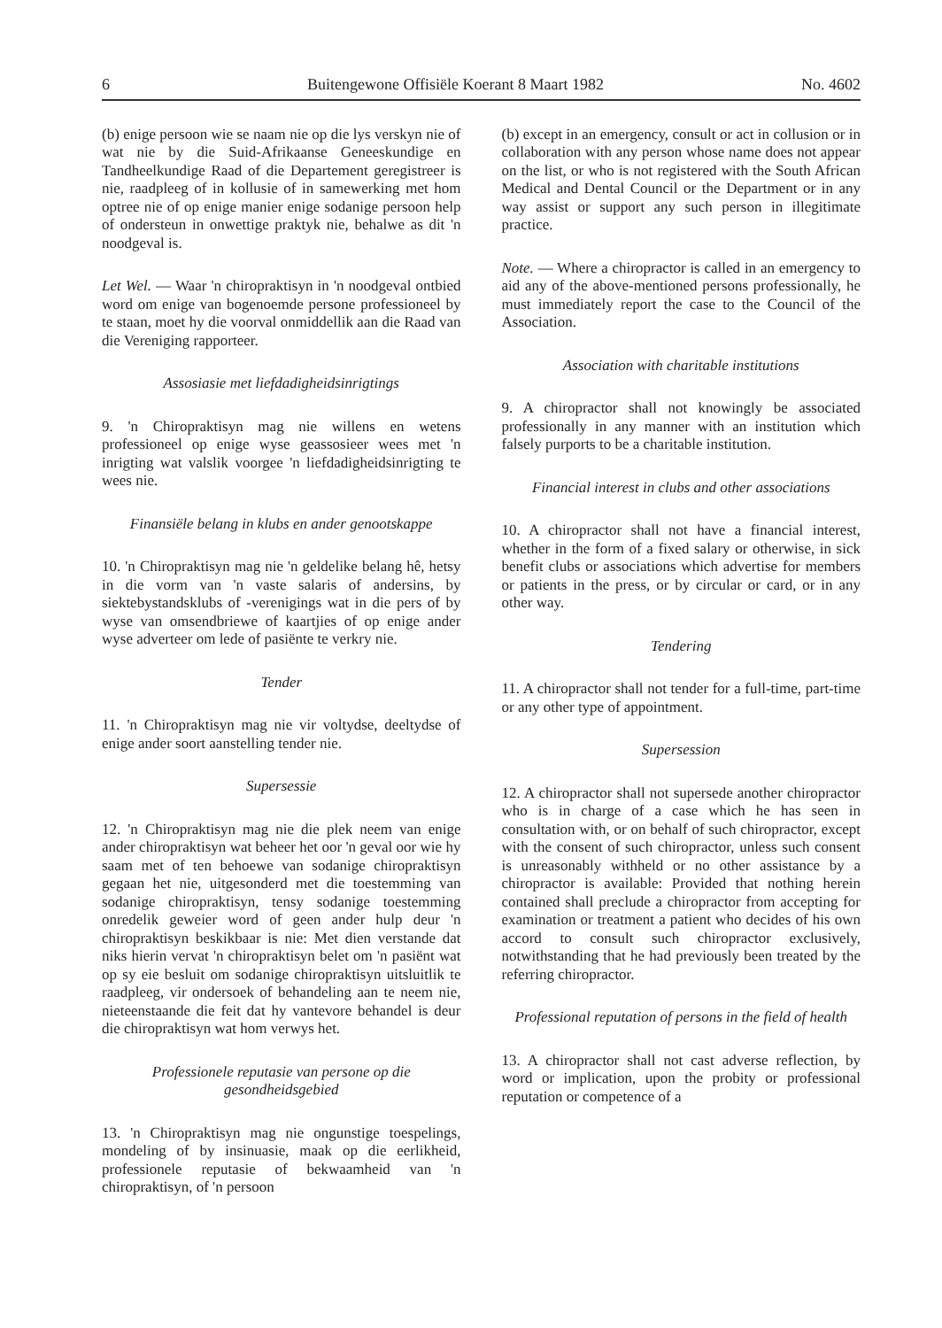6 Buitengewone Offisiële Koerant 8 Maart 1982 No. 4602
(b) enige persoon wie se naam nie op die lys verskyn nie of wat nie by die Suid-Afrikaanse Geneeskundige en Tandheelkundige Raad of die Departement geregistreer is nie, raadpleeg of in kollusie of in samewerking met hom optree nie of op enige manier enige sodanige persoon help of ondersteun in onwettige praktyk nie, behalwe as dit 'n noodgeval is.
Let Wel. — Waar 'n chiropraktisyn in 'n noodgeval ontbied word om enige van bogenoemde persone professioneel by te staan, moet hy die voorval onmiddellik aan die Raad van die Vereniging rapporteer.
Assosiasie met liefdadigheidsinrigtings
9. 'n Chiropraktisyn mag nie willens en wetens professioneel op enige wyse geassosieer wees met 'n inrigting wat valslik voorgee 'n liefdadigheidsinrigting te wees nie.
Finansiële belang in klubs en ander genootskappe
10. 'n Chiropraktisyn mag nie 'n geldelike belang hê, hetsy in die vorm van 'n vaste salaris of andersins, by siektebystandsklubs of -verenigings wat in die pers of by wyse van omsendbriewe of kaartjies of op enige ander wyse adverteer om lede of pasiënte te verkry nie.
Tender
11. 'n Chiropraktisyn mag nie vir voltydse, deeltydse of enige ander soort aanstelling tender nie.
Supersessie
12. 'n Chiropraktisyn mag nie die plek neem van enige ander chiropraktisyn wat beheer het oor 'n geval oor wie hy saam met of ten behoewe van sodanige chiropraktisyn gegaan het nie, uitgesonderd met die toestemming van sodanige chiropraktisyn, tensy sodanige toestemming onredelik geweier word of geen ander hulp deur 'n chiropraktisyn beskikbaar is nie: Met dien verstande dat niks hierin vervat 'n chiropraktisyn belet om 'n pasiënt wat op sy eie besluit om sodanige chiropraktisyn uitsluitlik te raadpleeg, vir ondersoek of behandeling aan te neem nie, nieteenstaande die feit dat hy vantevore behandel is deur die chiropraktisyn wat hom verwys het.
Professionele reputasie van persone op die gesondheidsgebied
13. 'n Chiropraktisyn mag nie ongunstige toespelings, mondeling of by insinuasie, maak op die eerlikheid, professionele reputasie of bekwaamheid van 'n chiropraktisyn, of 'n persoon
(b) except in an emergency, consult or act in collusion or in collaboration with any person whose name does not appear on the list, or who is not registered with the South African Medical and Dental Council or the Department or in any way assist or support any such person in illegitimate practice.
Note. — Where a chiropractor is called in an emergency to aid any of the above-mentioned persons professionally, he must immediately report the case to the Council of the Association.
Association with charitable institutions
9. A chiropractor shall not knowingly be associated professionally in any manner with an institution which falsely purports to be a charitable institution.
Financial interest in clubs and other associations
10. A chiropractor shall not have a financial interest, whether in the form of a fixed salary or otherwise, in sick benefit clubs or associations which advertise for members or patients in the press, or by circular or card, or in any other way.
Tendering
11. A chiropractor shall not tender for a full-time, part-time or any other type of appointment.
Supersession
12. A chiropractor shall not supersede another chiropractor who is in charge of a case which he has seen in consultation with, or on behalf of such chiropractor, except with the consent of such chiropractor, unless such consent is unreasonably withheld or no other assistance by a chiropractor is available: Provided that nothing herein contained shall preclude a chiropractor from accepting for examination or treatment a patient who decides of his own accord to consult such chiropractor exclusively, notwithstanding that he had previously been treated by the referring chiropractor.
Professional reputation of persons in the field of health
13. A chiropractor shall not cast adverse reflection, by word or implication, upon the probity or professional reputation or competence of a